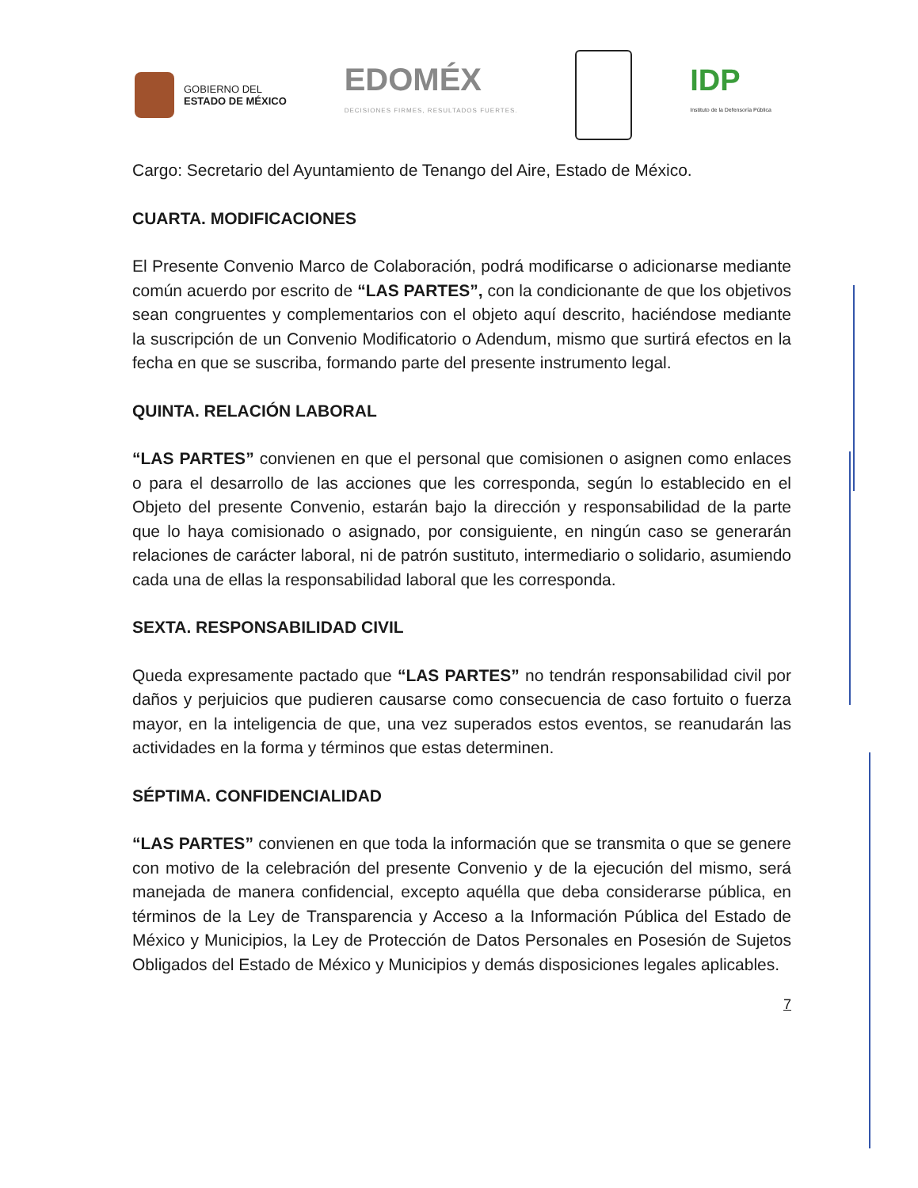GOBIERNO DEL
ESTADO DE MÉXICO
EDOMÉX
DECISIONES FIRMES, RESULTADOS FUERTES.
IDP
Instituto de la Defensoría Pública
Cargo: Secretario del Ayuntamiento de Tenango del Aire, Estado de México.
CUARTA. MODIFICACIONES
El Presente Convenio Marco de Colaboración, podrá modificarse o adicionarse mediante común acuerdo por escrito de “LAS PARTES”, con la condicionante de que los objetivos sean congruentes y complementarios con el objeto aquí descrito, haciéndose mediante la suscripción de un Convenio Modificatorio o Adendum, mismo que surtirá efectos en la fecha en que se suscriba, formando parte del presente instrumento legal.
QUINTA. RELACIÓN LABORAL
“LAS PARTES” convienen en que el personal que comisionen o asignen como enlaces o para el desarrollo de las acciones que les corresponda, según lo establecido en el Objeto del presente Convenio, estarán bajo la dirección y responsabilidad de la parte que lo haya comisionado o asignado, por consiguiente, en ningún caso se generarán relaciones de carácter laboral, ni de patrón sustituto, intermediario o solidario, asumiendo cada una de ellas la responsabilidad laboral que les corresponda.
SEXTA. RESPONSABILIDAD CIVIL
Queda expresamente pactado que “LAS PARTES” no tendrán responsabilidad civil por daños y perjuicios que pudieren causarse como consecuencia de caso fortuito o fuerza mayor, en la inteligencia de que, una vez superados estos eventos, se reanudarán las actividades en la forma y términos que estas determinen.
SÉPTIMA. CONFIDENCIALIDAD
“LAS PARTES” convienen en que toda la información que se transmita o que se genere con motivo de la celebración del presente Convenio y de la ejecución del mismo, será manejada de manera confidencial, excepto aquélla que deba considerarse pública, en términos de la Ley de Transparencia y Acceso a la Información Pública del Estado de México y Municipios, la Ley de Protección de Datos Personales en Posesión de Sujetos Obligados del Estado de México y Municipios y demás disposiciones legales aplicables.
7